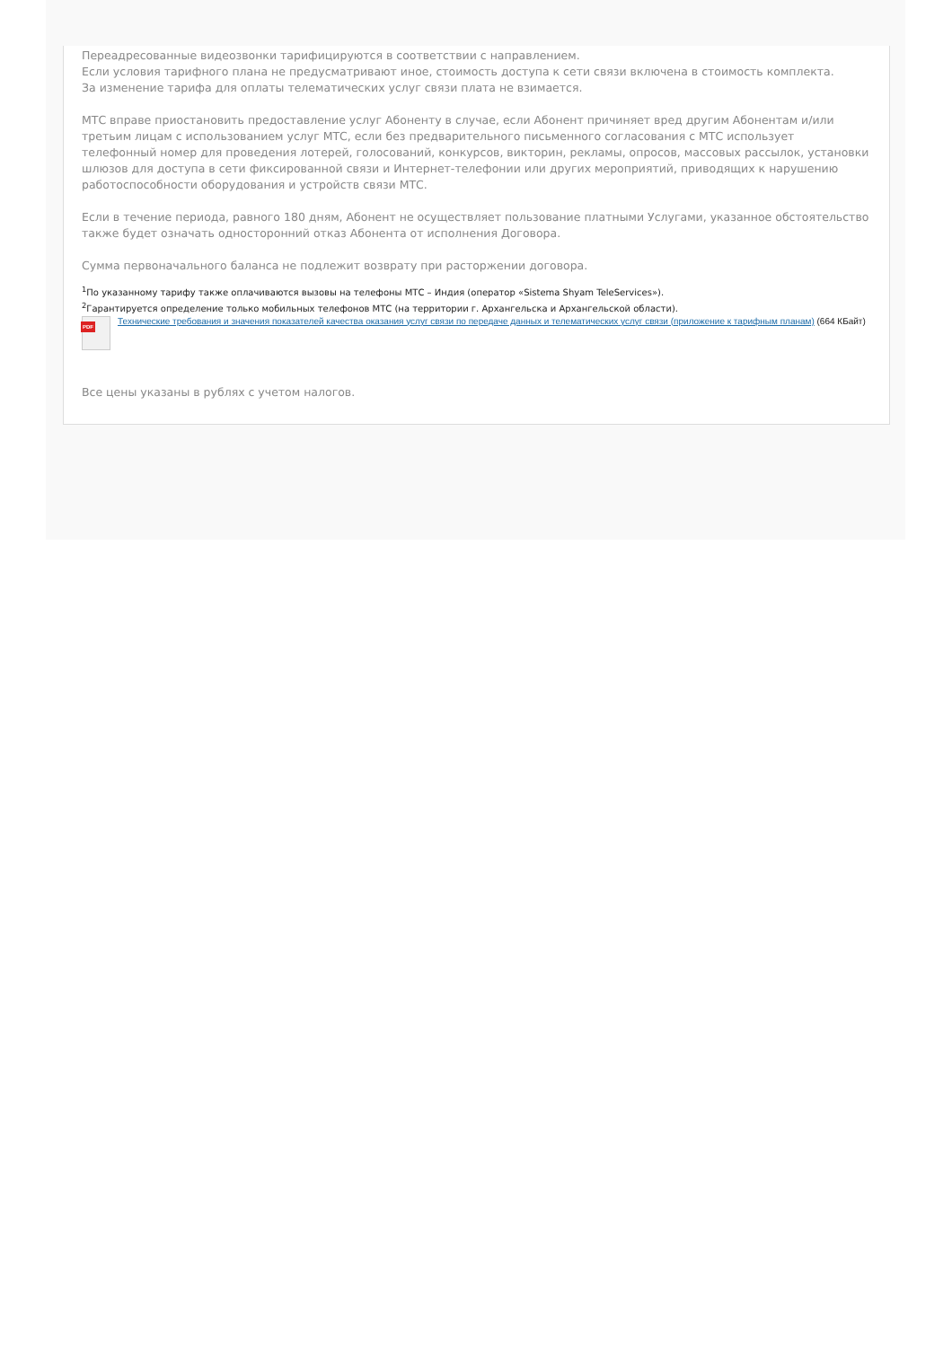Переадресованные видеозвонки тарифицируются в соответствии с направлением.
Если условия тарифного плана не предусматривают иное, стоимость доступа к сети связи включена в стоимость комплекта.
За изменение тарифа для оплаты телематических услуг связи плата не взимается.
МТС вправе приостановить предоставление услуг Абоненту в случае, если Абонент причиняет вред другим Абонентам и/или третьим лицам с использованием услуг МТС, если без предварительного письменного согласования с МТС использует телефонный номер для проведения лотерей, голосований, конкурсов, викторин, рекламы, опросов, массовых рассылок, установки шлюзов для доступа в сети фиксированной связи и Интернет-телефонии или других мероприятий, приводящих к нарушению работоспособности оборудования и устройств связи МТС.
Если в течение периода, равного 180 дням, Абонент не осуществляет пользование платными Услугами, указанное обстоятельство также будет означать односторонний отказ Абонента от исполнения Договора.
Сумма первоначального баланса не подлежит возврату при расторжении договора.
<sup>1</sup> По указанному тарифу также оплачиваются вызовы на телефоны МТС – Индия (оператор «Sistema Shyam TeleServices»).
<sup>2</sup> Гарантируется определение только мобильных телефонов МТС (на территории г. Архангельска и Архангельской области).
PDF
Технические требования и значения показателей качества оказания услуг связи по передаче данных и телематических услуг связи (приложение к тарифным планам) (664 КБайт)
Все цены указаны в рублях с учетом налогов.